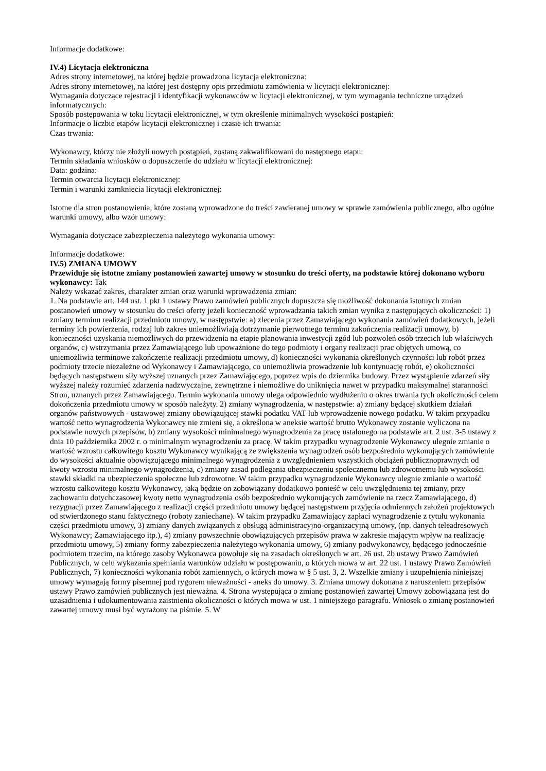Informacje dodatkowe:
IV.4) Licytacja elektroniczna
Adres strony internetowej, na której będzie prowadzona licytacja elektroniczna:
Adres strony internetowej, na której jest dostępny opis przedmiotu zamówienia w licytacji elektronicznej:
Wymagania dotyczące rejestracji i identyfikacji wykonawców w licytacji elektronicznej, w tym wymagania techniczne urządzeń informatycznych:
Sposób postępowania w toku licytacji elektronicznej, w tym określenie minimalnych wysokości postąpień:
Informacje o liczbie etapów licytacji elektronicznej i czasie ich trwania:
Czas trwania:
Wykonawcy, którzy nie złożyli nowych postąpień, zostaną zakwalifikowani do następnego etapu:
Termin składania wniosków o dopuszczenie do udziału w licytacji elektronicznej:
Data: godzina:
Termin otwarcia licytacji elektronicznej:
Termin i warunki zamknięcia licytacji elektronicznej:
Istotne dla stron postanowienia, które zostaną wprowadzone do treści zawieranej umowy w sprawie zamówienia publicznego, albo ogólne warunki umowy, albo wzór umowy:
Wymagania dotyczące zabezpieczenia należytego wykonania umowy:
Informacje dodatkowe:
IV.5) ZMIANA UMOWY
Przewiduje się istotne zmiany postanowień zawartej umowy w stosunku do treści oferty, na podstawie której dokonano wyboru wykonawcy: Tak
Należy wskazać zakres, charakter zmian oraz warunki wprowadzenia zmian:
1. Na podstawie art. 144 ust. 1 pkt 1 ustawy Prawo zamówień publicznych dopuszcza się możliwość dokonania istotnych zmian postanowień umowy w stosunku do treści oferty jeżeli konieczność wprowadzania takich zmian wynika z następujących okoliczności: 1) zmiany terminu realizacji przedmiotu umowy, w następstwie: a) zlecenia przez Zamawiającego wykonania zamówień dodatkowych, jeżeli terminy ich powierzenia, rodzaj lub zakres uniemożliwiają dotrzymanie pierwotnego terminu zakończenia realizacji umowy, b) konieczności uzyskania niemożliwych do przewidzenia na etapie planowania inwestycji zgód lub pozwoleń osób trzecich lub właściwych organów, c) wstrzymania przez Zamawiającego lub upoważnione do tego podmioty i organy realizacji prac objętych umową, co uniemożliwia terminowe zakończenie realizacji przedmiotu umowy, d) konieczności wykonania określonych czynności lub robót przez podmioty trzecie niezależne od Wykonawcy i Zamawiającego, co uniemożliwia prowadzenie lub kontynuację robót, e) okoliczności będących następstwem siły wyższej uznanych przez Zamawiającego, poprzez wpis do dziennika budowy. Przez wystąpienie zdarzeń siły wyższej należy rozumieć zdarzenia nadzwyczajne, zewnętrzne i niemożliwe do uniknięcia nawet w przypadku maksymalnej staranności Stron, uznanych przez Zamawiającego. Termin wykonania umowy ulega odpowiednio wydłużeniu o okres trwania tych okoliczności celem dokończenia przedmiotu umowy w sposób należyty. 2) zmiany wynagrodzenia, w następstwie: a) zmiany będącej skutkiem działań organów państwowych - ustawowej zmiany obowiązującej stawki podatku VAT lub wprowadzenie nowego podatku. W takim przypadku wartość netto wynagrodzenia Wykonawcy nie zmieni się, a określona w aneksie wartość brutto Wykonawcy zostanie wyliczona na podstawie nowych przepisów, b) zmiany wysokości minimalnego wynagrodzenia za pracę ustalonego na podstawie art. 2 ust. 3-5 ustawy z dnia 10 października 2002 r. o minimalnym wynagrodzeniu za pracę. W takim przypadku wynagrodzenie Wykonawcy ulegnie zmianie o wartość wzrostu całkowitego kosztu Wykonawcy wynikającą ze zwiększenia wynagrodzeń osób bezpośrednio wykonujących zamówienie do wysokości aktualnie obowiązującego minimalnego wynagrodzenia z uwzględnieniem wszystkich obciążeń publicznoprawnych od kwoty wzrostu minimalnego wynagrodzenia, c) zmiany zasad podlegania ubezpieczeniu społecznemu lub zdrowotnemu lub wysokości stawki składki na ubezpieczenia społeczne lub zdrowotne. W takim przypadku wynagrodzenie Wykonawcy ulegnie zmianie o wartość wzrostu całkowitego kosztu Wykonawcy, jaką będzie on zobowiązany dodatkowo ponieść w celu uwzględnienia tej zmiany, przy zachowaniu dotychczasowej kwoty netto wynagrodzenia osób bezpośrednio wykonujących zamówienie na rzecz Zamawiającego, d) rezygnacji przez Zamawiającego z realizacji części przedmiotu umowy będącej następstwem przyjęcia odmiennych założeń projektowych od stwierdzonego stanu faktycznego (roboty zaniechane). W takim przypadku Zamawiający zapłaci wynagrodzenie z tytułu wykonania części przedmiotu umowy, 3) zmiany danych związanych z obsługą administracyjno-organizacyjną umowy, (np. danych teleadresowych Wykonawcy; Zamawiającego itp.), 4) zmiany powszechnie obowiązujących przepisów prawa w zakresie mającym wpływ na realizację przedmiotu umowy, 5) zmiany formy zabezpieczenia należytego wykonania umowy, 6) zmiany podwykonawcy, będącego jednocześnie podmiotem trzecim, na którego zasoby Wykonawca powołuje się na zasadach określonych w art. 26 ust. 2b ustawy Prawo Zamówień Publicznych, w celu wykazania spełniania warunków udziału w postępowaniu, o których mowa w art. 22 ust. 1 ustawy Prawo Zamówień Publicznych, 7) konieczności wykonania robót zamiennych, o których mowa w § 5 ust. 3, 2. Wszelkie zmiany i uzupełnienia niniejszej umowy wymagają formy pisemnej pod rygorem nieważności - aneks do umowy. 3. Zmiana umowy dokonana z naruszeniem przepisów ustawy Prawo zamówień publicznych jest nieważna. 4. Strona występująca o zmianę postanowień zawartej Umowy zobowiązana jest do uzasadnienia i udokumentowania zaistnienia okoliczności o których mowa w ust. 1 niniejszego paragrafu. Wniosek o zmianę postanowień zawartej umowy musi być wyrażony na piśmie. 5. W